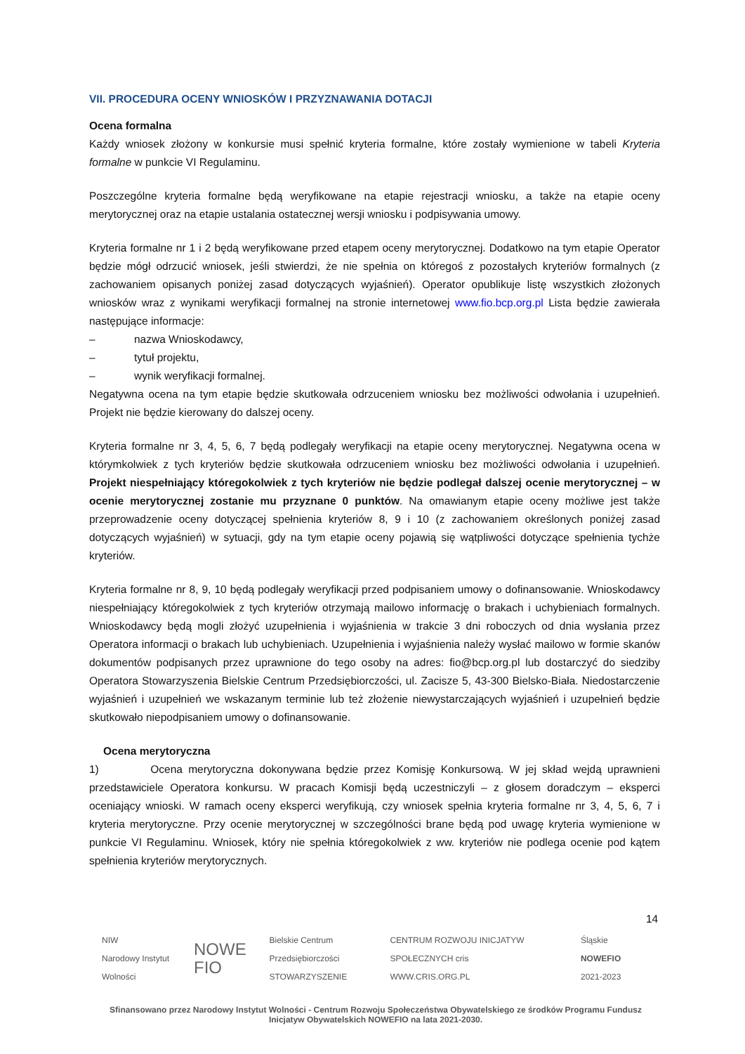VII. PROCEDURA OCENY WNIOSKÓW I PRZYZNAWANIA DOTACJI
Ocena formalna
Każdy wniosek złożony w konkursie musi spełnić kryteria formalne, które zostały wymienione w tabeli Kryteria formalne w punkcie VI Regulaminu.
Poszczególne kryteria formalne będą weryfikowane na etapie rejestracji wniosku, a także na etapie oceny merytorycznej oraz na etapie ustalania ostatecznej wersji wniosku i podpisywania umowy.
Kryteria formalne nr 1 i 2 będą weryfikowane przed etapem oceny merytorycznej. Dodatkowo na tym etapie Operator będzie mógł odrzucić wniosek, jeśli stwierdzi, że nie spełnia on któregoś z pozostałych kryteriów formalnych (z zachowaniem opisanych poniżej zasad dotyczących wyjaśnień). Operator opublikuje listę wszystkich złożonych wniosków wraz z wynikami weryfikacji formalnej na stronie internetowej www.fio.bcp.org.pl Lista będzie zawierała następujące informacje:
– nazwa Wnioskodawcy,
– tytuł projektu,
– wynik weryfikacji formalnej.
Negatywna ocena na tym etapie będzie skutkowała odrzuceniem wniosku bez możliwości odwołania i uzupełnień. Projekt nie będzie kierowany do dalszej oceny.
Kryteria formalne nr 3, 4, 5, 6, 7 będą podlegały weryfikacji na etapie oceny merytorycznej. Negatywna ocena w którymkolwiek z tych kryteriów będzie skutkowała odrzuceniem wniosku bez możliwości odwołania i uzupełnień. Projekt niespełniający któregokolwiek z tych kryteriów nie będzie podlegał dalszej ocenie merytorycznej – w ocenie merytorycznej zostanie mu przyznane 0 punktów. Na omawianym etapie oceny możliwe jest także przeprowadzenie oceny dotyczącej spełnienia kryteriów 8, 9 i 10 (z zachowaniem określonych poniżej zasad dotyczących wyjaśnień) w sytuacji, gdy na tym etapie oceny pojawią się wątpliwości dotyczące spełnienia tychże kryteriów.
Kryteria formalne nr 8, 9, 10 będą podlegały weryfikacji przed podpisaniem umowy o dofinansowanie. Wnioskodawcy niespełniający któregokolwiek z tych kryteriów otrzymają mailowo informację o brakach i uchybieniach formalnych. Wnioskodawcy będą mogli złożyć uzupełnienia i wyjaśnienia w trakcie 3 dni roboczych od dnia wysłania przez Operatora informacji o brakach lub uchybieniach. Uzupełnienia i wyjaśnienia należy wysłać mailowo w formie skanów dokumentów podpisanych przez uprawnione do tego osoby na adres: fio@bcp.org.pl lub dostarczyć do siedziby Operatora Stowarzyszenia Bielskie Centrum Przedsiębiorczości, ul. Zacisze 5, 43-300 Bielsko-Biała. Niedostarczenie wyjaśnień i uzupełnień we wskazanym terminie lub też złożenie niewystarczających wyjaśnień i uzupełnień będzie skutkowało niepodpisaniem umowy o dofinansowanie.
Ocena merytoryczna
1) Ocena merytoryczna dokonywana będzie przez Komisję Konkursową. W jej skład wejdą uprawnieni przedstawiciele Operatora konkursu. W pracach Komisji będą uczestniczyli – z głosem doradczym – eksperci oceniający wnioski. W ramach oceny eksperci weryfikują, czy wniosek spełnia kryteria formalne nr 3, 4, 5, 6, 7 i kryteria merytoryczne. Przy ocenie merytorycznej w szczególności brane będą pod uwagę kryteria wymienione w punkcie VI Regulaminu. Wniosek, który nie spełnia któregokolwiek z ww. kryteriów nie podlega ocenie pod kątem spełnienia kryteriów merytorycznych.
14
NIW
Narodowy Instytut Wolności
NOWE FIO
Bielskie Centrum Przedsiębiorczości
STOWARZYSZENIE
CENTRUM ROZWOJU INICJATYW SPOŁECZNYCH cris
WWW.CRIS.ORG.PL
Śląskie NOWEFIO
2021-2023
Sfinansowano przez Narodowy Instytut Wolności - Centrum Rozwoju Społeczeństwa Obywatelskiego ze środków Programu Fundusz Inicjatyw Obywatelskich NOWEFIO na lata 2021-2030.